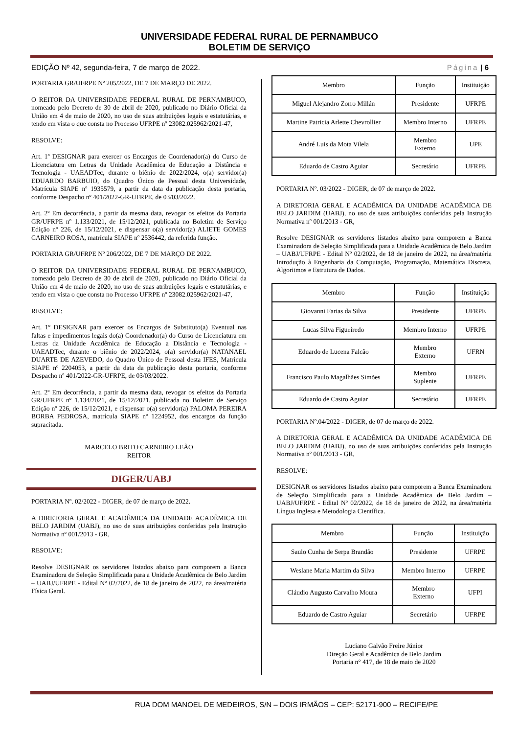UNIVERSIDADE FEDERAL RURAL DE PERNAMBUCO
BOLETIM DE SERVIÇO
EDIÇÃO Nº 42, segunda-feira, 7 de março de 2022. Página | 6
PORTARIA GR/UFRPE Nº 205/2022, DE 7 DE MARÇO DE 2022.
O REITOR DA UNIVERSIDADE FEDERAL RURAL DE PERNAMBUCO, nomeado pelo Decreto de 30 de abril de 2020, publicado no Diário Oficial da União em 4 de maio de 2020, no uso de suas atribuições legais e estatutárias, e tendo em vista o que consta no Processo UFRPE nº 23082.025962/2021-47,
RESOLVE:
Art. 1º DESIGNAR para exercer os Encargos de Coordenador(a) do Curso de Licenciatura em Letras da Unidade Acadêmica de Educação a Distância e Tecnologia - UAEADTec, durante o biênio de 2022/2024, o(a) servidor(a) EDUARDO BARBUIO, do Quadro Único de Pessoal desta Universidade, Matrícula SIAPE nº 1935579, a partir da data da publicação desta portaria, conforme Despacho nº 401/2022-GR-UFRPE, de 03/03/2022.
Art. 2º Em decorrência, a partir da mesma data, revogar os efeitos da Portaria GR/UFRPE nº 1.133/2021, de 15/12/2021, publicada no Boletim de Serviço Edição nº 226, de 15/12/2021, e dispensar o(a) servidor(a) ALIETE GOMES CARNEIRO ROSA, matrícula SIAPE nº 2536442, da referida função.
PORTARIA GR/UFRPE Nº 206/2022, DE 7 DE MARÇO DE 2022.
O REITOR DA UNIVERSIDADE FEDERAL RURAL DE PERNAMBUCO, nomeado pelo Decreto de 30 de abril de 2020, publicado no Diário Oficial da União em 4 de maio de 2020, no uso de suas atribuições legais e estatutárias, e tendo em vista o que consta no Processo UFRPE nº 23082.025962/2021-47,
RESOLVE:
Art. 1º DESIGNAR para exercer os Encargos de Substituto(a) Eventual nas faltas e impedimentos legais do(a) Coordenador(a) do Curso de Licenciatura em Letras da Unidade Acadêmica de Educação a Distância e Tecnologia - UAEADTec, durante o biênio de 2022/2024, o(a) servidor(a) NATANAEL DUARTE DE AZEVEDO, do Quadro Único de Pessoal desta IFES, Matrícula SIAPE nº 2204053, a partir da data da publicação desta portaria, conforme Despacho nº 401/2022-GR-UFRPE, de 03/03/2022.
Art. 2º Em decorrência, a partir da mesma data, revogar os efeitos da Portaria GR/UFRPE nº 1.134/2021, de 15/12/2021, publicada no Boletim de Serviço Edição nº 226, de 15/12/2021, e dispensar o(a) servidor(a) PALOMA PEREIRA BORBA PEDROSA, matrícula SIAPE nº 1224952, dos encargos da função supracitada.
MARCELO BRITO CARNEIRO LEÃO
REITOR
DIGER/UABJ
PORTARIA Nº. 02/2022 - DIGER, de 07 de março de 2022.
A DIRETORIA GERAL E ACADÊMICA DA UNIDADE ACADÊMICA DE BELO JARDIM (UABJ), no uso de suas atribuições conferidas pela Instrução Normativa nº 001/2013 - GR,
RESOLVE:
Resolve DESIGNAR os servidores listados abaixo para comporem a Banca Examinadora de Seleção Simplificada para a Unidade Acadêmica de Belo Jardim – UABJ/UFRPE - Edital Nº 02/2022, de 18 de janeiro de 2022, na área/matéria Física Geral.
| Membro | Função | Instituição |
| Miguel Alejandro Zorro Millán | Presidente | UFRPE |
| Martine Patricia Arlette Chevrollier | Membro Interno | UFRPE |
| André Luis da Mota Vilela | Membro Externo | UPE |
| Eduardo de Castro Aguiar | Secretário | UFRPE |
PORTARIA Nº. 03/2022 - DIGER, de 07 de março de 2022.
A DIRETORIA GERAL E ACADÊMICA DA UNIDADE ACADÊMICA DE BELO JARDIM (UABJ), no uso de suas atribuições conferidas pela Instrução Normativa nº 001/2013 - GR,
Resolve DESIGNAR os servidores listados abaixo para comporem a Banca Examinadora de Seleção Simplificada para a Unidade Acadêmica de Belo Jardim – UABJ/UFRPE - Edital Nº 02/2022, de 18 de janeiro de 2022, na área/matéria Introdução à Engenharia da Computação, Programação, Matemática Discreta, Algoritmos e Estrutura de Dados.
| Membro | Função | Instituição |
| Giovanni Farias da Silva | Presidente | UFRPE |
| Lucas Silva Figueiredo | Membro Interno | UFRPE |
| Eduardo de Lucena Falcão | Membro Externo | UFRN |
| Francisco Paulo Magalhães Simões | Membro Suplente | UFRPE |
| Eduardo de Castro Aguiar | Secretário | UFRPE |
PORTARIA Nº.04/2022 - DIGER, de 07 de março de 2022.
A DIRETORIA GERAL E ACADÊMICA DA UNIDADE ACADÊMICA DE BELO JARDIM (UABJ), no uso de suas atribuições conferidas pela Instrução Normativa nº 001/2013 - GR,
RESOLVE:
DESIGNAR os servidores listados abaixo para comporem a Banca Examinadora de Seleção Simplificada para a Unidade Acadêmica de Belo Jardim – UABJ/UFRPE - Edital Nº 02/2022, de 18 de janeiro de 2022, na área/matéria Língua Inglesa e Metodologia Científica.
| Membro | Função | Instituição |
| Saulo Cunha de Serpa Brandão | Presidente | UFRPE |
| Weslane Maria Martim da Silva | Membro Interno | UFRPE |
| Cláudio Augusto Carvalho Moura | Membro Externo | UFPI |
| Eduardo de Castro Aguiar | Secretário | UFRPE |
Luciano Galvão Freire Júnior
Direção Geral e Acadêmica de Belo Jardim
Portaria n° 417, de 18 de maio de 2020
RUA DOM MANOEL DE MEDEIROS, S/N – DOIS IRMÃOS – CEP: 52171-900 – RECIFE/PE